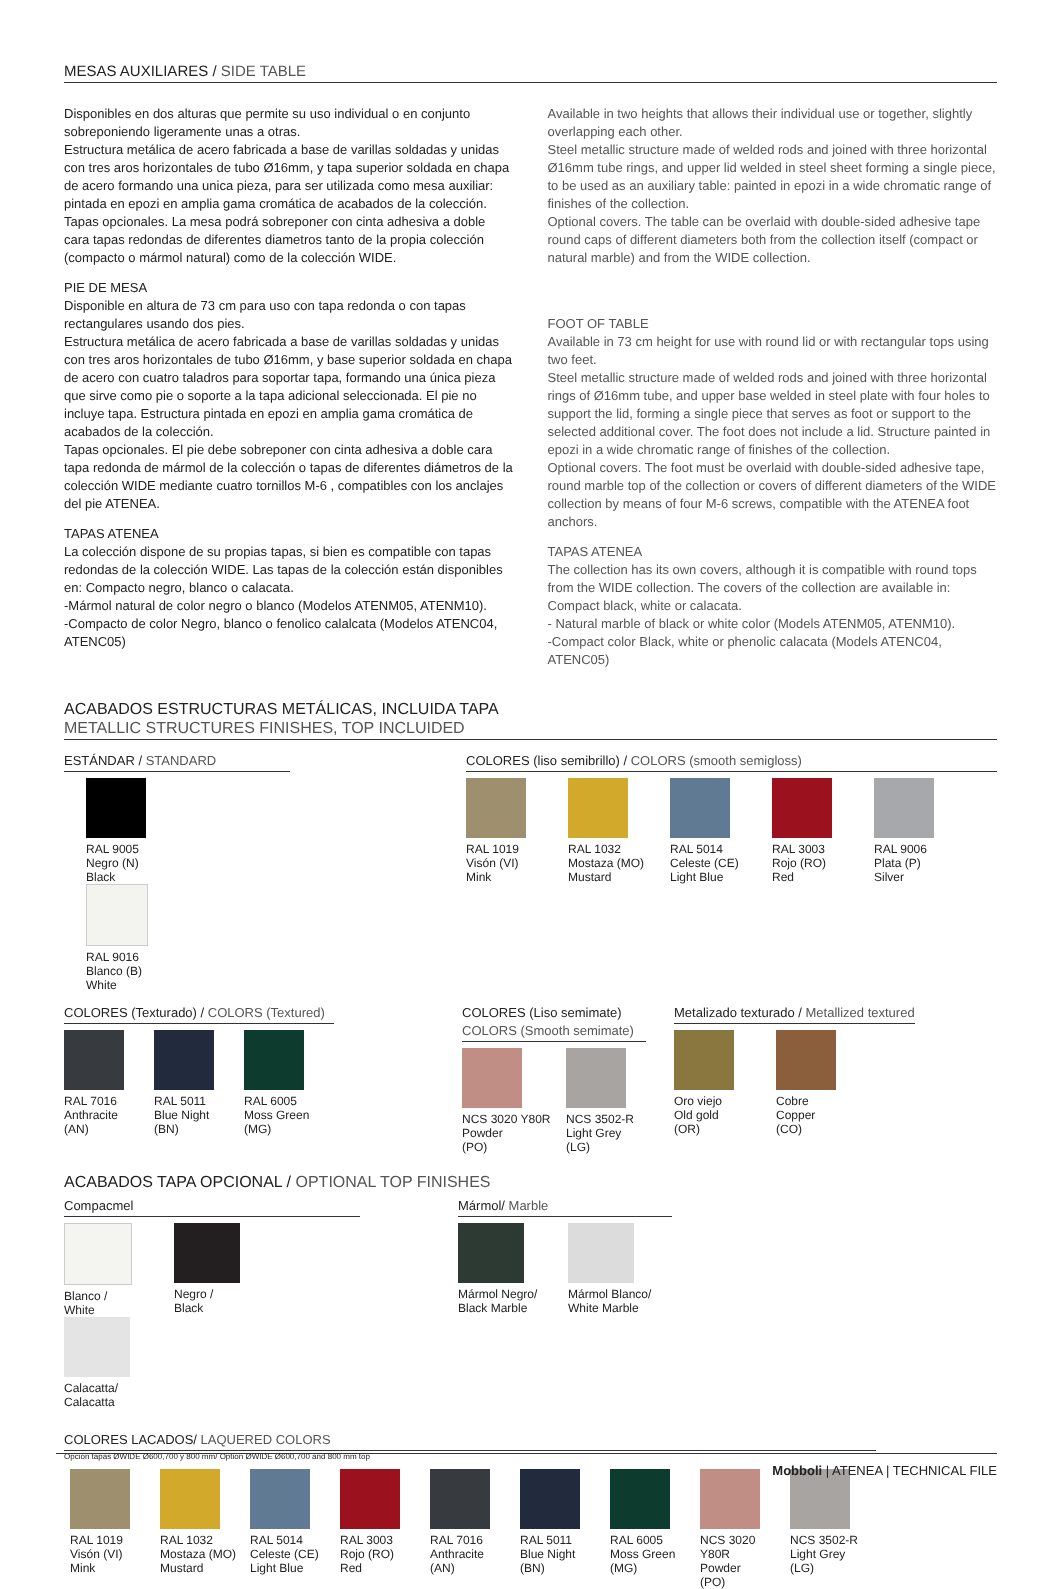MESAS AUXILIARES / SIDE TABLE
Disponibles en dos alturas que permite su uso individual o en conjunto sobreponiendo ligeramente unas a otras.
Estructura metálica de acero fabricada a base de varillas soldadas y unidas con tres aros horizontales de tubo Ø16mm, y tapa superior soldada en chapa de acero formando una unica pieza, para ser utilizada como mesa auxiliar: pintada en epozi en amplia gama cromática de acabados de la colección.
Tapas opcionales. La mesa podrá sobreponer con cinta adhesiva a doble cara tapas redondas de diferentes diametros tanto de la propia colección (compacto o mármol natural) como de la colección WIDE.
PIE DE MESA
Disponible en altura de 73 cm para uso con tapa redonda o con tapas rectangulares usando dos pies.
Estructura metálica de acero fabricada a base de varillas soldadas y unidas con tres aros horizontales de tubo Ø16mm, y base superior soldada en chapa de acero con cuatro taladros para soportar tapa, formando una única pieza que sirve como pie o soporte a la tapa adicional seleccionada. El pie no incluye tapa. Estructura pintada en epozi en amplia gama cromática de acabados de la colección.
Tapas opcionales. El pie debe sobreponer con cinta adhesiva a doble cara tapa redonda de mármol de la colección o tapas de diferentes diámetros de la colección WIDE mediante cuatro tornillos M-6 , compatibles con los anclajes del pie ATENEA.
TAPAS ATENEA
La colección dispone de su propias tapas, si bien es compatible con tapas redondas de la colección WIDE. Las tapas de la colección están disponibles en: Compacto negro, blanco o calacata.
-Mármol natural de color negro o blanco (Modelos ATENM05, ATENM10).
-Compacto de color Negro, blanco o fenolico calalcata (Modelos ATENC04, ATENC05)
Available in two heights that allows their individual use or together, slightly overlapping each other.
Steel metallic structure made of welded rods and joined with three horizontal Ø16mm tube rings, and upper lid welded in steel sheet forming a single piece, to be used as an auxiliary table: painted in epozi in a wide chromatic range of finishes of the collection.
Optional covers. The table can be overlaid with double-sided adhesive tape round caps of different diameters both from the collection itself (compact or natural marble) and from the WIDE collection.
FOOT OF TABLE
Available in 73 cm height for use with round lid or with rectangular tops using two feet.
Steel metallic structure made of welded rods and joined with three horizontal rings of Ø16mm tube, and upper base welded in steel plate with four holes to support the lid, forming a single piece that serves as foot or support to the selected additional cover. The foot does not include a lid. Structure painted in epozi in a wide chromatic range of finishes of the collection.
Optional covers. The foot must be overlaid with double-sided adhesive tape, round marble top of the collection or covers of different diameters of the WIDE collection by means of four M-6 screws, compatible with the ATENEA foot anchors.
TAPAS ATENEA
The collection has its own covers, although it is compatible with round tops from the WIDE collection. The covers of the collection are available in: Compact black, white or calacata.
- Natural marble of black or white color (Models ATENM05, ATENM10).
-Compact color Black, white or phenolic calacata (Models ATENC04, ATENC05)
ACABADOS ESTRUCTURAS METÁLICAS, INCLUIDA TAPA
METALLIC STRUCTURES FINISHES, TOP INCLUIDED
ESTÁNDAR / STANDARD
RAL 9005
Negro (N)
Black
RAL 9016
Blanco (B)
White
COLORES (liso semibrillo) / COLORS (smooth semigloss)
RAL 1019
Visón (VI)
Mink
RAL 1032
Mostaza (MO)
Mustard
RAL 5014
Celeste (CE)
Light Blue
RAL 3003
Rojo (RO)
Red
RAL 9006
Plata (P)
Silver
COLORES (Texturado) / COLORS (Textured)
RAL 7016
Anthracite
(AN)
RAL 5011
Blue Night
(BN)
RAL 6005
Moss Green
(MG)
COLORES (Liso semimate)
COLORS (Smooth semimate)
NCS 3020 Y80R
Powder
(PO)
NCS 3502-R
Light Grey
(LG)
Metalizado texturado / Metallized textured
Oro viejo
Old gold
(OR)
Cobre
Copper
(CO)
ACABADOS TAPA OPCIONAL / OPTIONAL TOP FINISHES
Compacmel
Blanco /
White
Negro /
Black
Calacatta/
Calacatta
Mármol/ Marble
Mármol Negro/
Black Marble
Mármol Blanco/
White Marble
COLORES LACADOS/ LAQUERED COLORS
Opción tapas ØWIDE Ø600,700 y 800 mm/ Option ØWIDE Ø600,700 and 800 mm top
RAL 1019
Visón (VI)
Mink
RAL 1032
Mostaza (MO)
Mustard
RAL 5014
Celeste (CE)
Light Blue
RAL 3003
Rojo (RO)
Red
RAL 7016
Anthracite
(AN)
RAL 5011
Blue Night
(BN)
RAL 6005
Moss Green
(MG)
NCS 3020 Y80R
Powder
(PO)
NCS 3502-R
Light Grey
(LG)
Mobboli | ATENEA | TECHNICAL FILE